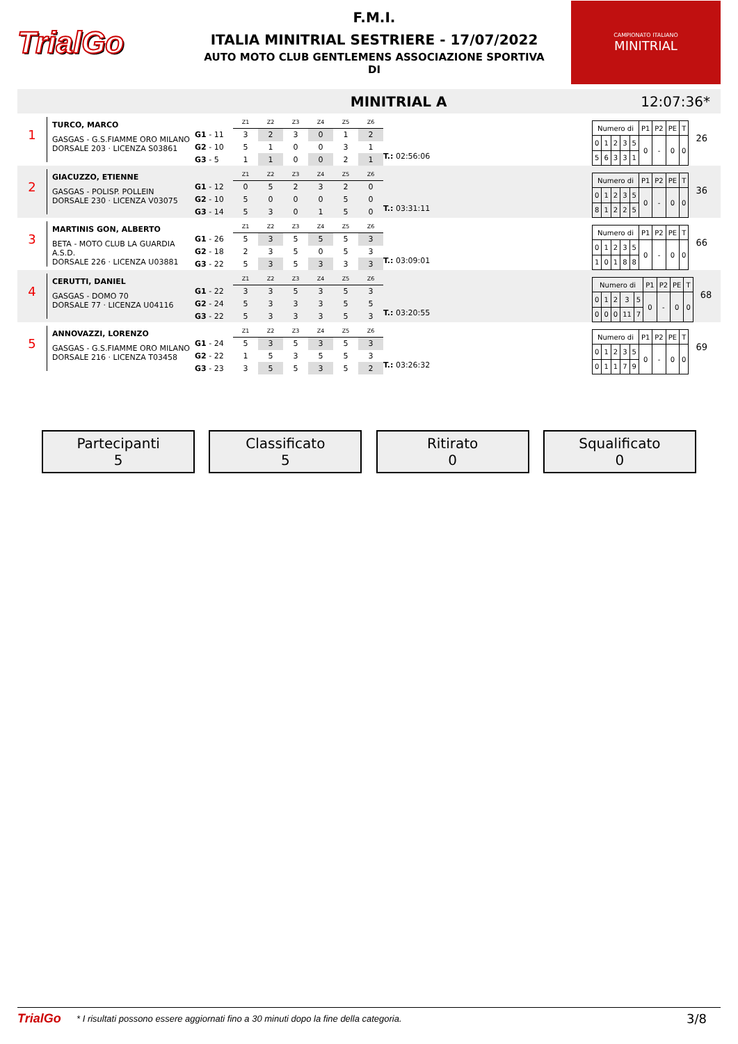TrialGo
F.M.I.
ITALIA MINITRIAL SESTRIERE - 17/07/2022
AUTO MOTO CLUB GENTLEMENS ASSOCIAZIONE SPORTIVA
DI
CAMPIONATO ITALIANO
MINITRIAL
MINITRIAL A 12:07:36*
1
TURCO, MARCO
GASGAS - G.S.FIAMME ORO MILANO
DORSALE 203 · LICENZA S03861
| | Z1 | Z2 | Z3 | Z4 | Z5 | Z6 |
| G1 - 11 | 3 | 2 | 3 | 0 | 1 | 2 |
| G2 - 10 | 5 | 1 | 0 | 0 | 3 | 1 |
| G3 - 5 | 1 | 1 | 0 | 0 | 2 | 1 |
T.: 02:56:06
| Numero di | | | | | P1 | P2 | PE | T |
| 0 | 1 | 2 | 3 | 5 | 0 | - | 0 | 0 |
| 5 | 6 | 3 | 3 | 1 | | | | |
26
2
GIACUZZO, ETIENNE
GASGAS - POLISP. POLLEIN
DORSALE 230 · LICENZA V03075
| | Z1 | Z2 | Z3 | Z4 | Z5 | Z6 |
| G1 - 12 | 0 | 5 | 2 | 3 | 2 | 0 |
| G2 - 10 | 5 | 0 | 0 | 0 | 5 | 0 |
| G3 - 14 | 5 | 3 | 0 | 1 | 5 | 0 |
T.: 03:31:11
| Numero di | | | | | P1 | P2 | PE | T |
| 0 | 1 | 2 | 3 | 5 | 0 | - | 0 | 0 |
| 8 | 1 | 2 | 2 | 5 | | | | |
36
3
MARTINIS GON, ALBERTO
BETA - MOTO CLUB LA GUARDIA A.S.D.
DORSALE 226 · LICENZA U03881
| | Z1 | Z2 | Z3 | Z4 | Z5 | Z6 |
| G1 - 26 | 5 | 3 | 5 | 5 | 5 | 3 |
| G2 - 18 | 2 | 3 | 5 | 0 | 5 | 3 |
| G3 - 22 | 5 | 3 | 5 | 3 | 3 | 3 |
T.: 03:09:01
| Numero di | | | | | P1 | P2 | PE | T |
| 0 | 1 | 2 | 3 | 5 | 0 | - | 0 | 0 |
| 1 | 0 | 1 | 8 | 8 | | | | |
66
4
CERUTTI, DANIEL
GASGAS - DOMO 70
DORSALE 77 · LICENZA U04116
| | Z1 | Z2 | Z3 | Z4 | Z5 | Z6 |
| G1 - 22 | 3 | 3 | 5 | 3 | 5 | 3 |
| G2 - 24 | 5 | 3 | 3 | 3 | 5 | 5 |
| G3 - 22 | 5 | 3 | 3 | 3 | 5 | 3 |
T.: 03:20:55
| Numero di | | | | | P1 | P2 | PE | T |
| 0 | 1 | 2 | 3 | 5 | 0 | - | 0 | 0 |
| 0 | 0 | 0 | 11 | 7 | | | | |
68
5
ANNOVAZZI, LORENZO
GASGAS - G.S.FIAMME ORO MILANO
DORSALE 216 · LICENZA T03458
| | Z1 | Z2 | Z3 | Z4 | Z5 | Z6 |
| G1 - 24 | 5 | 3 | 5 | 3 | 5 | 3 |
| G2 - 22 | 1 | 5 | 3 | 5 | 5 | 3 |
| G3 - 23 | 3 | 5 | 5 | 3 | 5 | 2 |
T.: 03:26:32
| Numero di | | | | | P1 | P2 | PE | T |
| 0 | 1 | 2 | 3 | 5 | 0 | - | 0 | 0 |
| 0 | 1 | 1 | 7 | 9 | | | | |
69
Partecipanti
5
Classificato
5
Ritirato
0
Squalificato
0
TrialGo * I risultati possono essere aggiornati fino a 30 minuti dopo la fine della categoria. 3/8